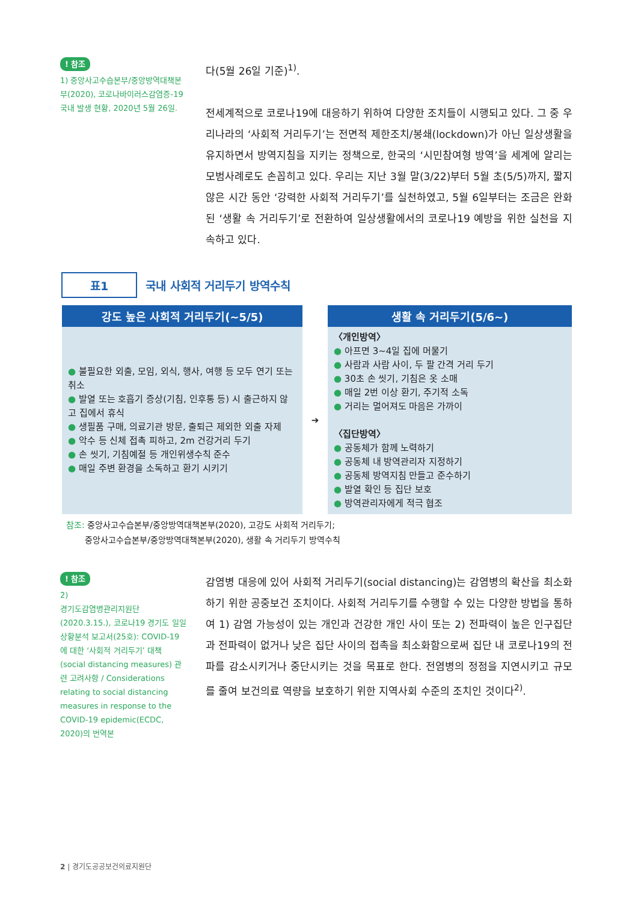! 참조
1) 중앙사고수습본부/중앙방역대책본부(2020), 코로나바이러스감염증-19 국내 발생 현황, 2020년 5월 26일.
다(5월 26일 기준)<sup>1)</sup>.
전세계적으로 코로나19에 대응하기 위하여 다양한 조치들이 시행되고 있다. 그 중 우리나라의 ‘사회적 거리두기’는 전면적 제한조치/봉쇄(lockdown)가 아닌 일상생활을 유지하면서 방역지침을 지키는 정책으로, 한국의 ‘시민참여형 방역’을 세계에 알리는 모범사례로도 손꼽히고 있다. 우리는 지난 3월 말(3/22)부터 5월 초(5/5)까지, 짧지 않은 시간 동안 ‘강력한 사회적 거리두기’를 실천하였고, 5월 6일부터는 조금은 완화된 ‘생활 속 거리두기’로 전환하여 일상생활에서의 코로나19 예방을 위한 실천을 지속하고 있다.
표1
국내 사회적 거리두기 방역수칙
| 강도 높은 사회적 거리두기(~5/5) | | 생활 속 거리두기(5/6~) |
| --- | --- | --- |
| ● 불필요한 외출, 모임, 외식, 행사, 여행 등 모두 연기 또는 취소 ● 발열 또는 호흡기 증상(기침, 인후통 등) 시 출근하지 않고 집에서 휴식 ● 생필품 구매, 의료기관 방문, 출퇴근 제외한 외출 자제 ● 악수 등 신체 접촉 피하고, 2m 건강거리 두기 ● 손 씻기, 기침예절 등 개인위생수칙 준수 ● 매일 주변 환경을 소독하고 환기 시키기 | ➔ | 〈개인방역〉 ● 아프면 3~4일 집에 머물기 ● 사람과 사람 사이, 두 팔 간격 거리 두기 ● 30초 손 씻기, 기침은 옷 소매 ● 매일 2번 이상 환기, 주기적 소독 ● 거리는 멀어져도 마음은 가까이 〈집단방역〉 ● 공동체가 함께 노력하기 ● 공동체 내 방역관리자 지정하기 ● 공동체 방역지침 만들고 준수하기 ● 발열 확인 등 집단 보호 ● 방역관리자에게 적극 협조 |
참조: 중앙사고수습본부/중앙방역대책본부(2020), 고강도 사회적 거리두기;
중앙사고수습본부/중앙방역대책본부(2020), 생활 속 거리두기 방역수칙
! 참조
2)
경기도감염병관리지원단(2020.3.15.), 코로나19 경기도 일일상황분석 보고서(25호): COVID-19에 대한 ‘사회적 거리두기’ 대책(social distancing measures) 관련 고려사항 / Considerations relating to social distancing measures in response to the COVID-19 epidemic(ECDC, 2020)의 번역본
감염병 대응에 있어 사회적 거리두기(social distancing)는 감염병의 확산을 최소화하기 위한 공중보건 조치이다. 사회적 거리두기를 수행할 수 있는 다양한 방법을 통하여 1) 감염 가능성이 있는 개인과 건강한 개인 사이 또는 2) 전파력이 높은 인구집단과 전파력이 없거나 낮은 집단 사이의 접촉을 최소화함으로써 집단 내 코로나19의 전파를 감소시키거나 중단시키는 것을 목표로 한다. 전염병의 정점을 지연시키고 규모를 줄여 보건의료 역량을 보호하기 위한 지역사회 수준의 조치인 것이다<sup>2)</sup>.
2 | 경기도공공보건의료지원단